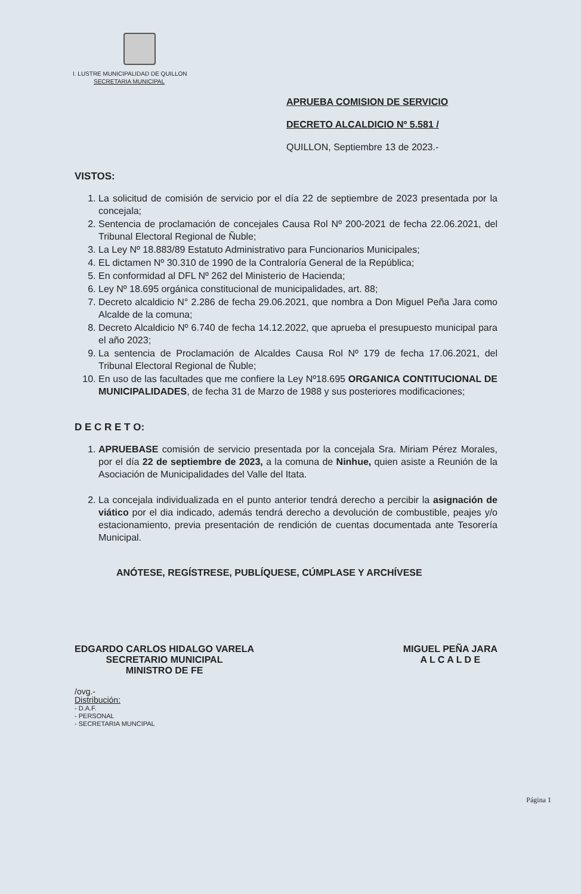I. LUSTRE MUNICIPALIDAD DE QUILLON
SECRETARIA MUNICIPAL
APRUEBA COMISION DE SERVICIO
DECRETO ALCALDICIO Nº 5.581 /
QUILLON, Septiembre 13 de 2023.-
VISTOS:
1. La solicitud de comisión de servicio por el día 22 de septiembre de 2023 presentada por la concejala;
2. Sentencia de proclamación de concejales Causa Rol Nº 200-2021 de fecha 22.06.2021, del Tribunal Electoral Regional de Ñuble;
3. La Ley Nº 18.883/89 Estatuto Administrativo para Funcionarios Municipales;
4. EL dictamen Nº 30.310 de 1990 de la Contraloría General de la República;
5. En conformidad al DFL Nº 262 del Ministerio de Hacienda;
6. Ley Nº 18.695 orgánica constitucional de municipalidades, art. 88;
7. Decreto alcaldicio N° 2.286 de fecha 29.06.2021, que nombra a Don Miguel Peña Jara como Alcalde de la comuna;
8. Decreto Alcaldicio Nº 6.740 de fecha 14.12.2022, que aprueba el presupuesto municipal para el año 2023;
9. La sentencia de Proclamación de Alcaldes Causa Rol Nº 179 de fecha 17.06.2021, del Tribunal Electoral Regional de Ñuble;
10. En uso de las facultades que me confiere la Ley Nº18.695 ORGANICA CONTITUCIONAL DE MUNICIPALIDADES, de fecha 31 de Marzo de 1988 y sus posteriores modificaciones;
D E C R E T O:
1. APRUEBASE comisión de servicio presentada por la concejala Sra. Miriam Pérez Morales, por el día 22 de septiembre de 2023, a la comuna de Ninhue, quien asiste a Reunión de la Asociación de Municipalidades del Valle del Itata.
2. La concejala individualizada en el punto anterior tendrá derecho a percibir la asignación de viático por el dia indicado, además tendrá derecho a devolución de combustible, peajes y/o estacionamiento, previa presentación de rendición de cuentas documentada ante Tesorería Municipal.
ANÓTESE, REGÍSTRESE, PUBLÍQUESE, CÚMPLASE Y ARCHÍVESE
EDGARDO CARLOS HIDALGO VARELA
SECRETARIO MUNICIPAL
MINISTRO DE FE
MIGUEL PEÑA JARA
A L C A L D E
/ovg.-
Distribución:
- D.A.F.
- PERSONAL
- SECRETARIA MUNCIPAL
Página 1